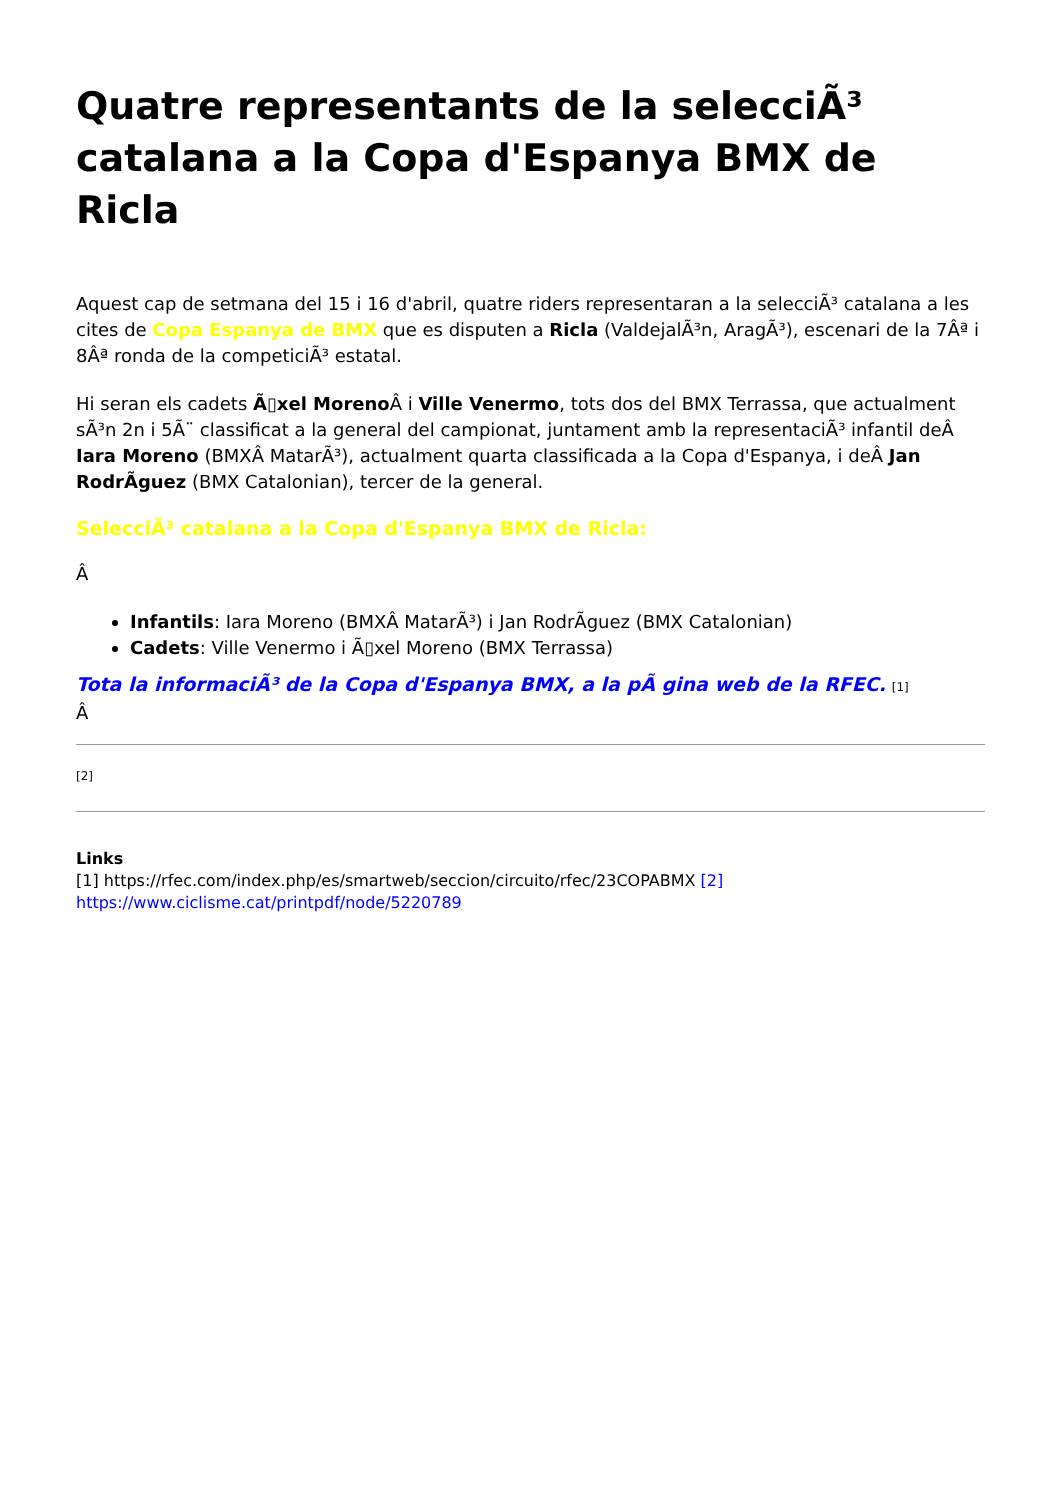Quatre representants de la selecciÃ³ catalana a la Copa d'Espanya BMX de Ricla
Aquest cap de setmana del 15 i 16 d'abril, quatre riders representaran a la selecciÃ³ catalana a les cites de Copa Espanya de BMX que es disputen a Ricla (ValdejalÃ³n, AragÃ³), escenari de la 7Âª i 8Âª ronda de la competiciÃ³ estatal.
Hi seran els cadets Ã▯xel Moreno Â i Ville Venermo, tots dos del BMX Terrassa, que actualment sÃ³n 2n i 5Ã¨ classificat a la general del campionat, juntament amb la representaciÃ³ infantil deÂ Iara Moreno (BMXÂ MatarÃ³), actualment quarta classificada a la Copa d'Espanya, i deÂ Jan RodrÃguez (BMX Catalonian), tercer de la general.
SelecciÃ³ catalana a la Copa d'Espanya BMX de Ricla:
Â
Infantils: Iara Moreno (BMXÂ MatarÃ³) i Jan RodrÃguez (BMX Catalonian)
Cadets: Ville Venermo i Ã▯xel Moreno (BMX Terrassa)
Tota la informaciÃ³ de la Copa d'Espanya BMX, a la pÃ gina web de la RFEC. [1]
Â
[2]
Links
[1] https://rfec.com/index.php/es/smartweb/seccion/circuito/rfec/23COPABMX [2]
https://www.ciclisme.cat/printpdf/node/5220789